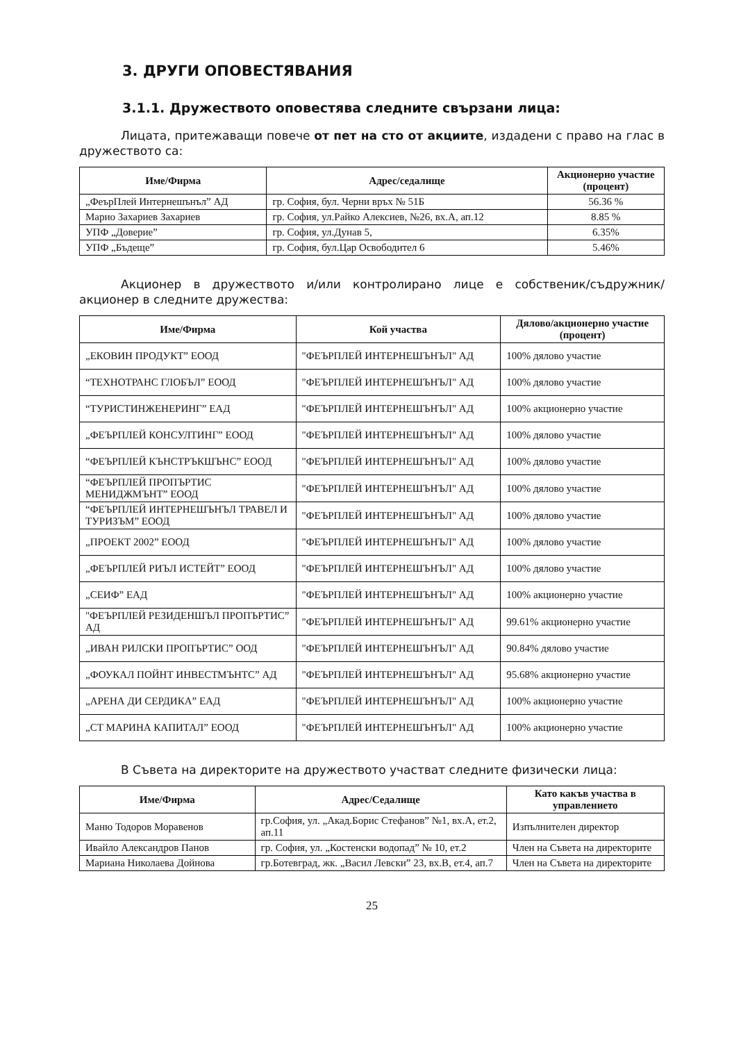3. ДРУГИ ОПОВЕСТЯВАНИЯ
3.1.1. Дружеството оповестява следните свързани лица:
Лицата, притежаващи повече от пет на сто от акциите, издадени с право на глас в дружеството са:
| Име/Фирма | Адрес/седалище | Акционерно участие (процент) |
| --- | --- | --- |
| „ФеърПлей Интернешънъл” АД | гр. София, бул. Черни връх № 51Б | 56.36 % |
| Марио Захариев Захариев | гр. София, ул.Райко Алексиев, №26, вх.А, ап.12 | 8.85 % |
| УПФ „Доверие” | гр. София, ул.Дунав 5, | 6.35% |
| УПФ „Бъдеще” | гр. София, бул.Цар Освободител 6 | 5.46% |
Акционер в дружеството и/или контролирано лице е собственик/съдружник/ акционер в следните дружества:
| Име/Фирма | Кой участва | Дялово/акционерно участие (процент) |
| --- | --- | --- |
| „ЕКОВИН ПРОДУКТ” ЕООД | "ФЕЪРПЛЕЙ ИНТЕРНЕШЪНЪЛ" АД | 100% дялово участие |
| “ТЕХНОТРАНС ГЛОБЪЛ” ЕООД | "ФЕЪРПЛЕЙ ИНТЕРНЕШЪНЪЛ" АД | 100% дялово участие |
| “ТУРИСТИНЖЕНЕРИНГ” ЕАД | "ФЕЪРПЛЕЙ ИНТЕРНЕШЪНЪЛ" АД | 100% акционерно участие |
| „ФЕЪРПЛЕЙ КОНСУЛТИНГ” ЕООД | "ФЕЪРПЛЕЙ ИНТЕРНЕШЪНЪЛ" АД | 100% дялово участие |
| “ФЕЪРПЛЕЙ КЪНСТРЪКШЪНС” ЕООД | "ФЕЪРПЛЕЙ ИНТЕРНЕШЪНЪЛ" АД | 100% дялово участие |
| “ФЕЪРПЛЕЙ ПРОПЪРТИС МЕНИДЖМЪНТ” ЕООД | "ФЕЪРПЛЕЙ ИНТЕРНЕШЪНЪЛ" АД | 100% дялово участие |
| “ФЕЪРПЛЕЙ ИНТЕРНЕШЪНЪЛ ТРАВЕЛ И ТУРИЗЪМ” ЕООД | "ФЕЪРПЛЕЙ ИНТЕРНЕШЪНЪЛ" АД | 100% дялово участие |
| „ПРОЕКТ 2002” ЕООД | "ФЕЪРПЛЕЙ ИНТЕРНЕШЪНЪЛ" АД | 100% дялово участие |
| „ФЕЪРПЛЕЙ РИЪЛ ИСТЕЙТ” ЕООД | "ФЕЪРПЛЕЙ ИНТЕРНЕШЪНЪЛ" АД | 100% дялово участие |
| „СЕИФ” ЕАД | "ФЕЪРПЛЕЙ ИНТЕРНЕШЪНЪЛ" АД | 100% акционерно участие |
| "ФЕЪРПЛЕЙ РЕЗИДЕНШЪЛ ПРОПЪРТИС” АД | "ФЕЪРПЛЕЙ ИНТЕРНЕШЪНЪЛ" АД | 99.61% акционерно участие |
| „ИВАН РИЛСКИ ПРОПЪРТИС” ООД | "ФЕЪРПЛЕЙ ИНТЕРНЕШЪНЪЛ" АД | 90.84% дялово участие |
| „ФОУКАЛ ПОЙНТ ИНВЕСТМЪНТС” АД | "ФЕЪРПЛЕЙ ИНТЕРНЕШЪНЪЛ" АД | 95.68% акционерно участие |
| „АРЕНА ДИ СЕРДИКА” ЕАД | "ФЕЪРПЛЕЙ ИНТЕРНЕШЪНЪЛ" АД | 100% акционерно участие |
| „СТ МАРИНА КАПИТАЛ” ЕООД | "ФЕЪРПЛЕЙ ИНТЕРНЕШЪНЪЛ" АД | 100% акционерно участие |
В Съвета на директорите на дружеството участват следните физически лица:
| Име/Фирма | Адрес/Седалище | Като какъв участва в управлението |
| --- | --- | --- |
| Маню Тодоров Моравенов | гр.София, ул. „Акад.Борис Стефанов” №1, вх.А, ет.2, ап.11 | Изпълнителен директор |
| Ивайло Александров Панов | гр. София, ул. „Костенски водопад” № 10, ет.2 | Член на Съвета на директорите |
| Мариана Николаева Дойнова | гр.Ботевград, жк. „Васил Левски” 23, вх.В, ет.4, ап.7 | Член на Съвета на директорите |
25